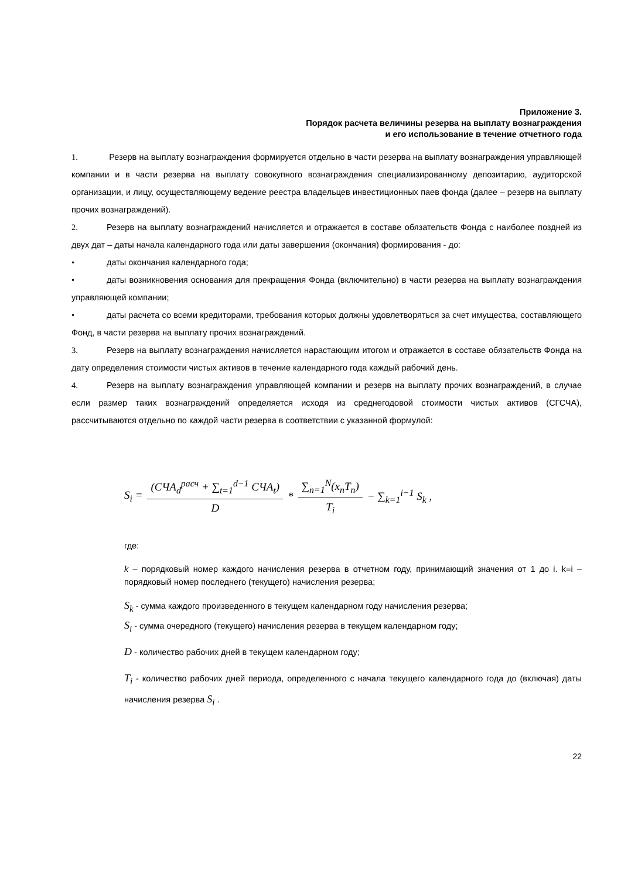Приложение 3.
Порядок расчета величины резерва на выплату вознаграждения
и его использование в течение отчетного года
1. Резерв на выплату вознаграждения формируется отдельно в части резерва на выплату вознаграждения управляющей компании и в части резерва на выплату совокупного вознаграждения специализированному депозитарию, аудиторской организации, и лицу, осуществляющему ведение реестра владельцев инвестиционных паев фонда (далее – резерв на выплату прочих вознаграждений).
2. Резерв на выплату вознаграждений начисляется и отражается в составе обязательств Фонда с наиболее поздней из двух дат – даты начала календарного года или даты завершения (окончания) формирования - до:
• даты окончания календарного года;
• даты возникновения основания для прекращения Фонда (включительно) в части резерва на выплату вознаграждения управляющей компании;
• даты расчета со всеми кредиторами, требования которых должны удовлетворяться за счет имущества, составляющего Фонд, в части резерва на выплату прочих вознаграждений.
3. Резерв на выплату вознаграждения начисляется нарастающим итогом и отражается в составе обязательств Фонда на дату определения стоимости чистых активов в течение календарного года каждый рабочий день.
4. Резерв на выплату вознаграждения управляющей компании и резерв на выплату прочих вознаграждений, в случае если размер таких вознаграждений определяется исходя из среднегодовой стоимости чистых активов (СГСЧА), рассчитываются отдельно по каждой части резерва в соответствии с указанной формулой:
S<sub>i</sub> = (СЧА<sub>d</sub><sup>расч</sup> + ∑<sub>t=1</sub><sup>d−1</sup> СЧА<sub>t</sub>) D * ∑<sub>n=1</sub><sup>N</sup>(x<sub>n</sub>T<sub>n</sub>) T<sub>i</sub> − ∑<sub>k=1</sub><sup>i−1</sup> S<sub>k</sub> ,
где:
k – порядковый номер каждого начисления резерва в отчетном году, принимающий значения от 1 до i. k=i – порядковый номер последнего (текущего) начисления резерва;
S<sub>k</sub> - сумма каждого произведенного в текущем календарном году начисления резерва;
S<sub>i</sub> - сумма очередного (текущего) начисления резерва в текущем календарном году;
D - количество рабочих дней в текущем календарном году;
T<sub>i</sub> - количество рабочих дней периода, определенного с начала текущего календарного года до (включая) даты начисления резерва S<sub>i</sub> .
22